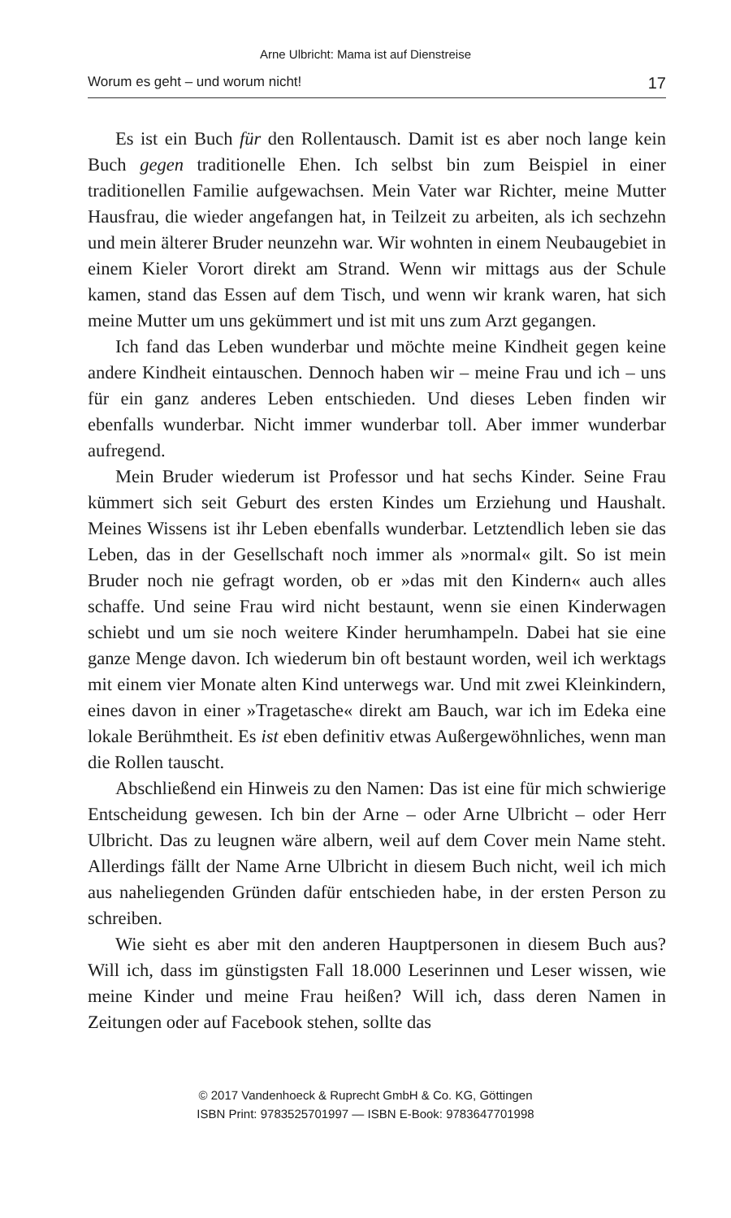Arne Ulbricht: Mama ist auf Dienstreise
Worum es geht – und worum nicht! 17
Es ist ein Buch für den Rollentausch. Damit ist es aber noch lange kein Buch gegen traditionelle Ehen. Ich selbst bin zum Beispiel in einer traditionellen Familie aufgewachsen. Mein Vater war Richter, meine Mutter Hausfrau, die wieder angefangen hat, in Teilzeit zu arbeiten, als ich sechzehn und mein älterer Bruder neunzehn war. Wir wohnten in einem Neubaugebiet in einem Kieler Vorort direkt am Strand. Wenn wir mittags aus der Schule kamen, stand das Essen auf dem Tisch, und wenn wir krank waren, hat sich meine Mutter um uns gekümmert und ist mit uns zum Arzt gegangen.
Ich fand das Leben wunderbar und möchte meine Kindheit gegen keine andere Kindheit eintauschen. Dennoch haben wir – meine Frau und ich – uns für ein ganz anderes Leben entschieden. Und dieses Leben finden wir ebenfalls wunderbar. Nicht immer wunderbar toll. Aber immer wunderbar aufregend.
Mein Bruder wiederum ist Professor und hat sechs Kinder. Seine Frau kümmert sich seit Geburt des ersten Kindes um Erziehung und Haushalt. Meines Wissens ist ihr Leben ebenfalls wunderbar. Letztendlich leben sie das Leben, das in der Gesellschaft noch immer als »normal« gilt. So ist mein Bruder noch nie gefragt worden, ob er »das mit den Kindern« auch alles schaffe. Und seine Frau wird nicht bestaunt, wenn sie einen Kinderwagen schiebt und um sie noch weitere Kinder herumhampeln. Dabei hat sie eine ganze Menge davon. Ich wiederum bin oft bestaunt worden, weil ich werktags mit einem vier Monate alten Kind unterwegs war. Und mit zwei Kleinkindern, eines davon in einer »Tragetasche« direkt am Bauch, war ich im Edeka eine lokale Berühmtheit. Es ist eben definitiv etwas Außergewöhnliches, wenn man die Rollen tauscht.
Abschließend ein Hinweis zu den Namen: Das ist eine für mich schwierige Entscheidung gewesen. Ich bin der Arne – oder Arne Ulbricht – oder Herr Ulbricht. Das zu leugnen wäre albern, weil auf dem Cover mein Name steht. Allerdings fällt der Name Arne Ulbricht in diesem Buch nicht, weil ich mich aus naheliegenden Gründen dafür entschieden habe, in der ersten Person zu schreiben.
Wie sieht es aber mit den anderen Hauptpersonen in diesem Buch aus? Will ich, dass im günstigsten Fall 18.000 Leserinnen und Leser wissen, wie meine Kinder und meine Frau heißen? Will ich, dass deren Namen in Zeitungen oder auf Facebook stehen, sollte das
© 2017 Vandenhoeck & Ruprecht GmbH & Co. KG, Göttingen
ISBN Print: 9783525701997 — ISBN E-Book: 9783647701998